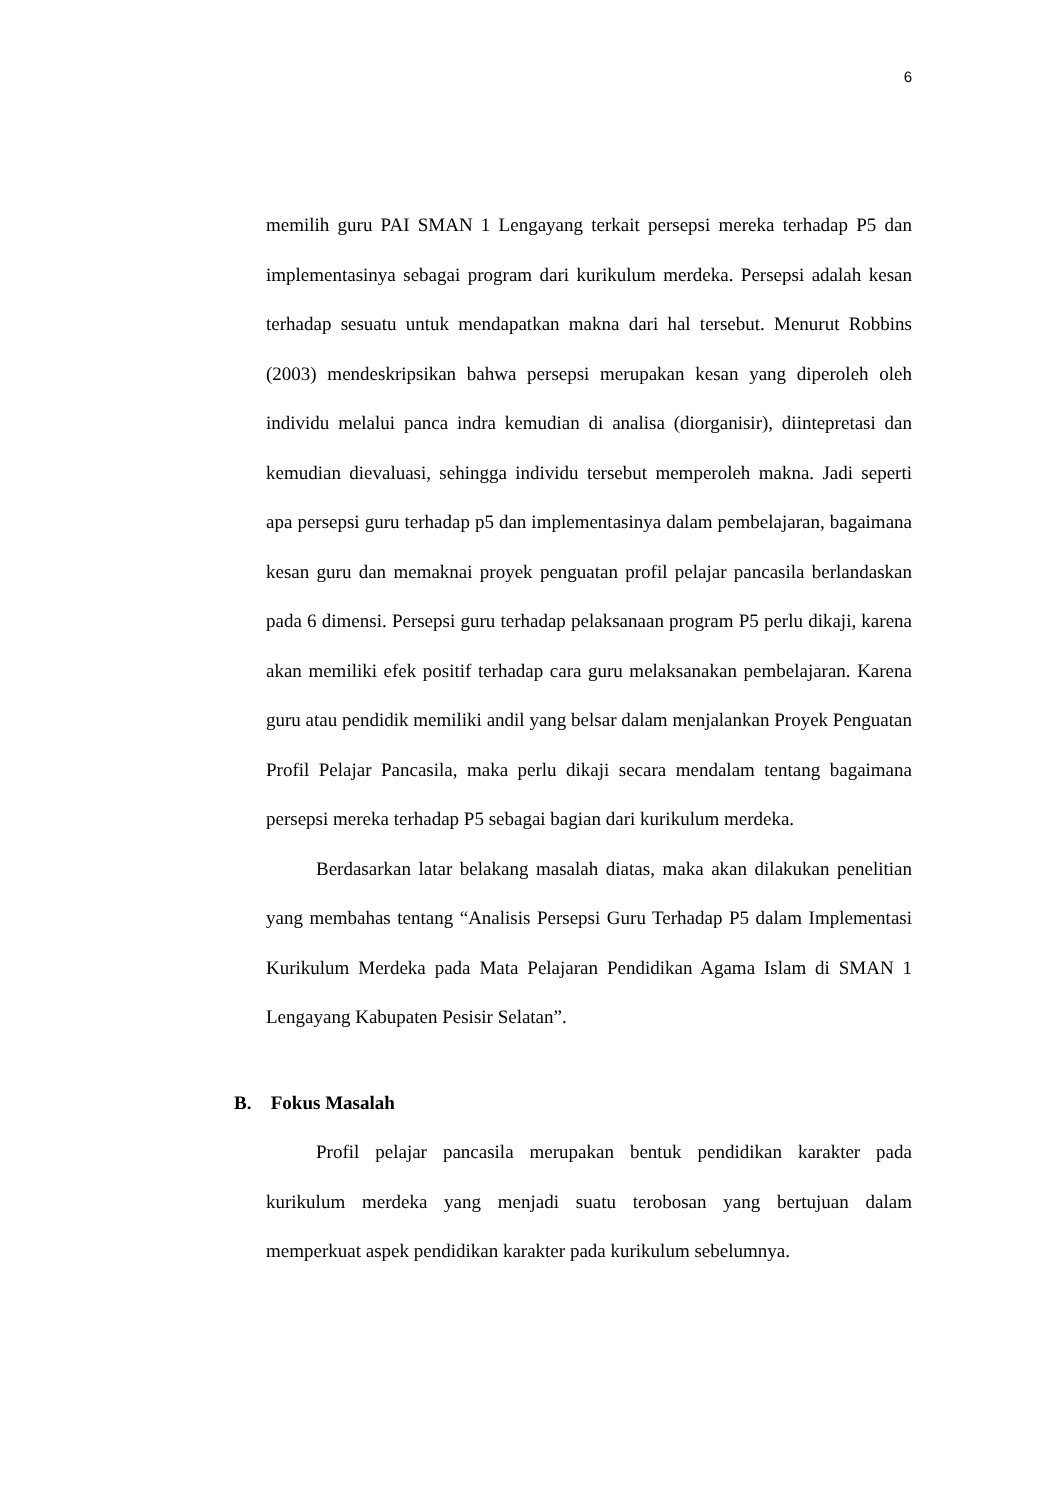6
memilih guru PAI SMAN 1 Lengayang terkait persepsi mereka terhadap P5 dan implementasinya sebagai program dari kurikulum merdeka. Persepsi adalah kesan terhadap sesuatu untuk mendapatkan makna dari hal tersebut. Menurut Robbins (2003) mendeskripsikan bahwa persepsi merupakan kesan yang diperoleh oleh individu melalui panca indra kemudian di analisa (diorganisir), diintepretasi dan kemudian dievaluasi, sehingga individu tersebut memperoleh makna. Jadi seperti apa persepsi guru terhadap p5 dan implementasinya dalam pembelajaran, bagaimana kesan guru dan memaknai proyek penguatan profil pelajar pancasila berlandaskan pada 6 dimensi. Persepsi guru terhadap pelaksanaan program P5 perlu dikaji, karena akan memiliki efek positif terhadap cara guru melaksanakan pembelajaran. Karena guru atau pendidik memiliki andil yang belsar dalam menjalankan Proyek Penguatan Profil Pelajar Pancasila, maka perlu dikaji secara mendalam tentang bagaimana persepsi mereka terhadap P5 sebagai bagian dari kurikulum merdeka.
Berdasarkan latar belakang masalah diatas, maka akan dilakukan penelitian yang membahas tentang “Analisis Persepsi Guru Terhadap P5 dalam Implementasi Kurikulum Merdeka pada Mata Pelajaran Pendidikan Agama Islam di SMAN 1 Lengayang Kabupaten Pesisir Selatan”.
B. Fokus Masalah
Profil pelajar pancasila merupakan bentuk pendidikan karakter pada kurikulum merdeka yang menjadi suatu terobosan yang bertujuan dalam memperkuat aspek pendidikan karakter pada kurikulum sebelumnya.